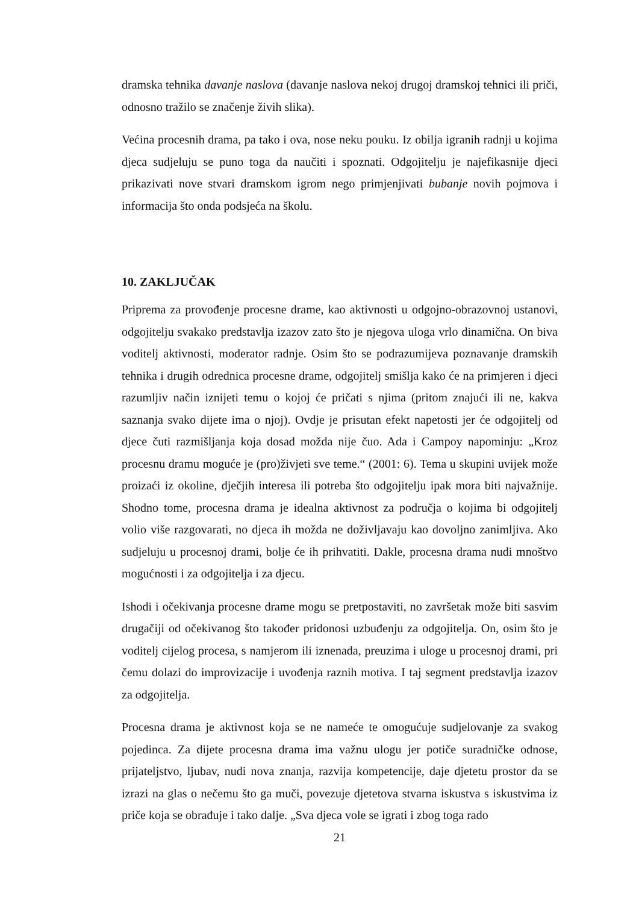dramska tehnika davanje naslova (davanje naslova nekoj drugoj dramskoj tehnici ili priči, odnosno tražilo se značenje živih slika).
Većina procesnih drama, pa tako i ova, nose neku pouku. Iz obilja igranih radnji u kojima djeca sudjeluju se puno toga da naučiti i spoznati. Odgojitelju je najefikasnije djeci prikazivati nove stvari dramskom igrom nego primjenjivati bubanje novih pojmova i informacija što onda podsjeća na školu.
10. ZAKLJUČAK
Priprema za provođenje procesne drame, kao aktivnosti u odgojno-obrazovnoj ustanovi, odgojitelju svakako predstavlja izazov zato što je njegova uloga vrlo dinamična. On biva voditelj aktivnosti, moderator radnje. Osim što se podrazumijeva poznavanje dramskih tehnika i drugih odrednica procesne drame, odgojitelj smišlja kako će na primjeren i djeci razumljiv način iznijeti temu o kojoj će pričati s njima (pritom znajući ili ne, kakva saznanja svako dijete ima o njoj). Ovdje je prisutan efekt napetosti jer će odgojitelj od djece čuti razmišljanja koja dosad možda nije čuo. Ada i Campoy napominju: „Kroz procesnu dramu moguće je (pro)živjeti sve teme.“ (2001: 6). Tema u skupini uvijek može proizaći iz okoline, dječjih interesa ili potreba što odgojitelju ipak mora biti najvažnije. Shodno tome, procesna drama je idealna aktivnost za područja o kojima bi odgojitelj volio više razgovarati, no djeca ih možda ne doživljavaju kao dovoljno zanimljiva. Ako sudjeluju u procesnoj drami, bolje će ih prihvatiti. Dakle, procesna drama nudi mnoštvo mogućnosti i za odgojitelja i za djecu.
Ishodi i očekivanja procesne drame mogu se pretpostaviti, no završetak može biti sasvim drugačiji od očekivanog što također pridonosi uzbuđenju za odgojitelja. On, osim što je voditelj cijelog procesa, s namjerom ili iznenada, preuzima i uloge u procesnoj drami, pri čemu dolazi do improvizacije i uvođenja raznih motiva. I taj segment predstavlja izazov za odgojitelja.
Procesna drama je aktivnost koja se ne nameće te omogućuje sudjelovanje za svakog pojedinca. Za dijete procesna drama ima važnu ulogu jer potiče suradničke odnose, prijateljstvo, ljubav, nudi nova znanja, razvija kompetencije, daje djetetu prostor da se izrazi na glas o nečemu što ga muči, povezuje djetetova stvarna iskustva s iskustvima iz priče koja se obrađuje i tako dalje. „Sva djeca vole se igrati i zbog toga rado
21